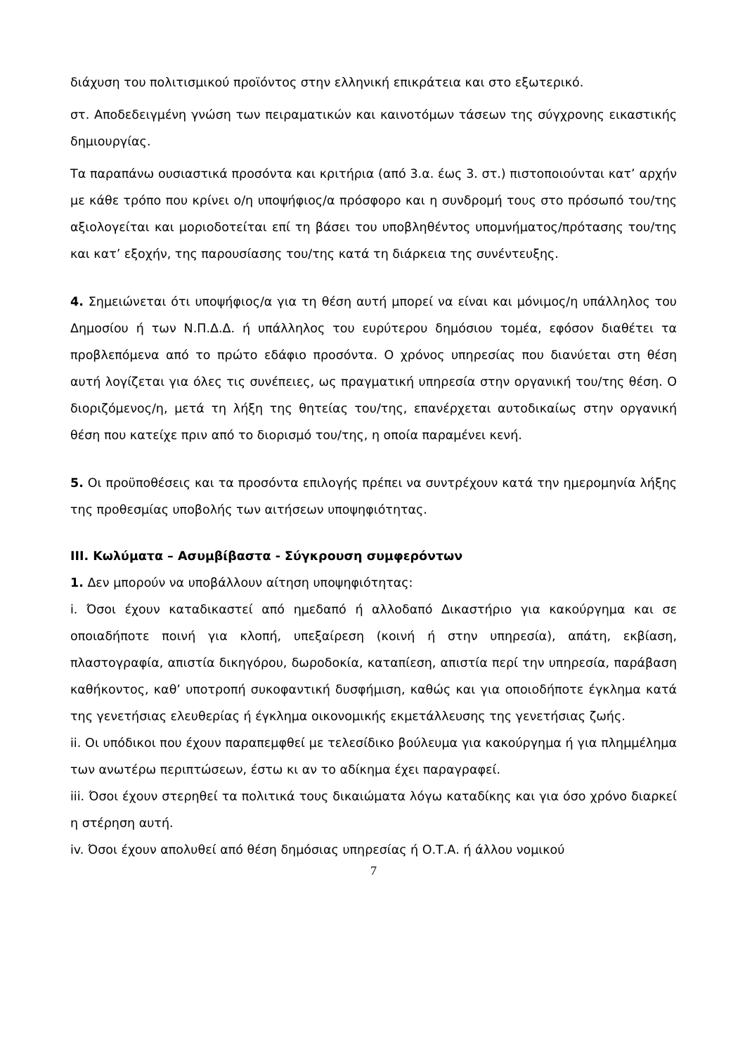διάχυση του πολιτισμικού προϊόντος στην ελληνική επικράτεια και στο εξωτερικό.
στ. Αποδεδειγμένη γνώση των πειραματικών και καινοτόμων τάσεων της σύγχρονης εικαστικής δημιουργίας.
Τα παραπάνω ουσιαστικά προσόντα και κριτήρια (από 3.α. έως 3. στ.) πιστοποιούνται κατ’ αρχήν με κάθε τρόπο που κρίνει ο/η υποψήφιος/α πρόσφορο και η συνδρομή τους στο πρόσωπό του/της αξιολογείται και μοριοδοτείται επί τη βάσει του υποβληθέντος υπομνήματος/πρότασης του/της και κατ’ εξοχήν, της παρουσίασης του/της κατά τη διάρκεια της συνέντευξης.
4. Σημειώνεται ότι υποψήφιος/α για τη θέση αυτή μπορεί να είναι και μόνιμος/η υπάλληλος του Δημοσίου ή των Ν.Π.Δ.Δ. ή υπάλληλος του ευρύτερου δημόσιου τομέα, εφόσον διαθέτει τα προβλεπόμενα από το πρώτο εδάφιο προσόντα. Ο χρόνος υπηρεσίας που διανύεται στη θέση αυτή λογίζεται για όλες τις συνέπειες, ως πραγματική υπηρεσία στην οργανική του/της θέση. Ο διοριζόμενος/η, μετά τη λήξη της θητείας του/της, επανέρχεται αυτοδικαίως στην οργανική θέση που κατείχε πριν από το διορισμό του/της, η οποία παραμένει κενή.
5. Οι προϋποθέσεις και τα προσόντα επιλογής πρέπει να συντρέχουν κατά την ημερομηνία λήξης της προθεσμίας υποβολής των αιτήσεων υποψηφιότητας.
ΙΙΙ. Κωλύματα – Ασυμβίβαστα - Σύγκρουση συμφερόντων
1. Δεν μπορούν να υποβάλλουν αίτηση υποψηφιότητας:
i. Όσοι έχουν καταδικαστεί από ημεδαπό ή αλλοδαπό Δικαστήριο για κακούργημα και σε οποιαδήποτε ποινή για κλοπή, υπεξαίρεση (κοινή ή στην υπηρεσία), απάτη, εκβίαση, πλαστογραφία, απιστία δικηγόρου, δωροδοκία, καταπίεση, απιστία περί την υπηρεσία, παράβαση καθήκοντος, καθ’ υποτροπή συκοφαντική δυσφήμιση, καθώς και για οποιοδήποτε έγκλημα κατά της γενετήσιας ελευθερίας ή έγκλημα οικονομικής εκμετάλλευσης της γενετήσιας ζωής.
ii. Οι υπόδικοι που έχουν παραπεμφθεί με τελεσίδικο βούλευμα για κακούργημα ή για πλημμέλημα των ανωτέρω περιπτώσεων, έστω κι αν το αδίκημα έχει παραγραφεί.
iii. Όσοι έχουν στερηθεί τα πολιτικά τους δικαιώματα λόγω καταδίκης και για όσο χρόνο διαρκεί η στέρηση αυτή.
iv. Όσοι έχουν απολυθεί από θέση δημόσιας υπηρεσίας ή Ο.Τ.Α. ή άλλου νομικού
7